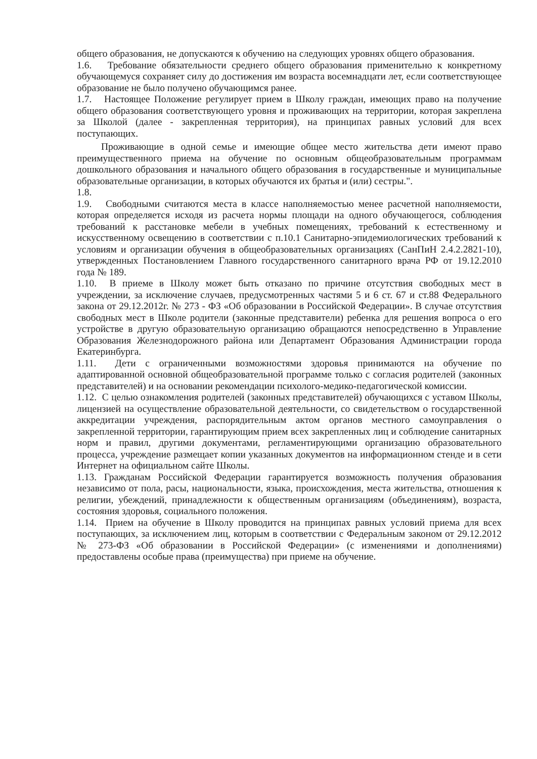общего образования, не допускаются к обучению на следующих уровнях общего образования.
1.6. Требование обязательности среднего общего образования применительно к конкретному обучающемуся сохраняет силу до достижения им возраста восемнадцати лет, если соответствующее образование не было получено обучающимся ранее.
1.7. Настоящее Положение регулирует прием в Школу граждан, имеющих право на получение общего образования соответствующего уровня и проживающих на территории, которая закреплена за Школой (далее - закрепленная территория), на принципах равных условий для всех поступающих.
Проживающие в одной семье и имеющие общее место жительства дети имеют право преимущественного приема на обучение по основным общеобразовательным программам дошкольного образования и начального общего образования в государственные и муниципальные образовательные организации, в которых обучаются их братья и (или) сестры.".
1.8.
1.9. Свободными считаются места в классе наполняемостью менее расчетной наполняемости, которая определяется исходя из расчета нормы площади на одного обучающегося, соблюдения требований к расстановке мебели в учебных помещениях, требований к естественному и искусственному освещению в соответствии с п.10.1 Санитарно-эпидемиологических требований к условиям и организации обучения в общеобразовательных организациях (СанПиН 2.4.2.2821-10), утвержденных Постановлением Главного государственного санитарного врача РФ от 19.12.2010 года № 189.
1.10. В приеме в Школу может быть отказано по причине отсутствия свободных мест в учреждении, за исключение случаев, предусмотренных частями 5 и 6 ст. 67 и ст.88 Федерального закона от 29.12.2012г. № 273 - ФЗ «Об образовании в Российской Федерации». В случае отсутствия свободных мест в Школе родители (законные представители) ребенка для решения вопроса о его устройстве в другую образовательную организацию обращаются непосредственно в Управление Образования Железнодорожного района или Департамент Образования Администрации города Екатеринбурга.
1.11. Дети с ограниченными возможностями здоровья принимаются на обучение по адаптированной основной общеобразовательной программе только с согласия родителей (законных представителей) и на основании рекомендации психолого-медико-педагогической комиссии.
1.12. С целью ознакомления родителей (законных представителей) обучающихся с уставом Школы, лицензией на осуществление образовательной деятельности, со свидетельством о государственной аккредитации учреждения, распорядительным актом органов местного самоуправления о закрепленной территории, гарантирующим прием всех закрепленных лиц и соблюдение санитарных норм и правил, другими документами, регламентирующими организацию образовательного процесса, учреждение размещает копии указанных документов на информационном стенде и в сети Интернет на официальном сайте Школы.
1.13. Гражданам Российской Федерации гарантируется возможность получения образования независимо от пола, расы, национальности, языка, происхождения, места жительства, отношения к религии, убеждений, принадлежности к общественным организациям (объединениям), возраста, состояния здоровья, социального положения.
1.14. Прием на обучение в Школу проводится на принципах равных условий приема для всех поступающих, за исключением лиц, которым в соответствии с Федеральным законом от 29.12.2012 № 273-ФЗ «Об образовании в Российской Федерации» (с изменениями и дополнениями) предоставлены особые права (преимущества) при приеме на обучение.